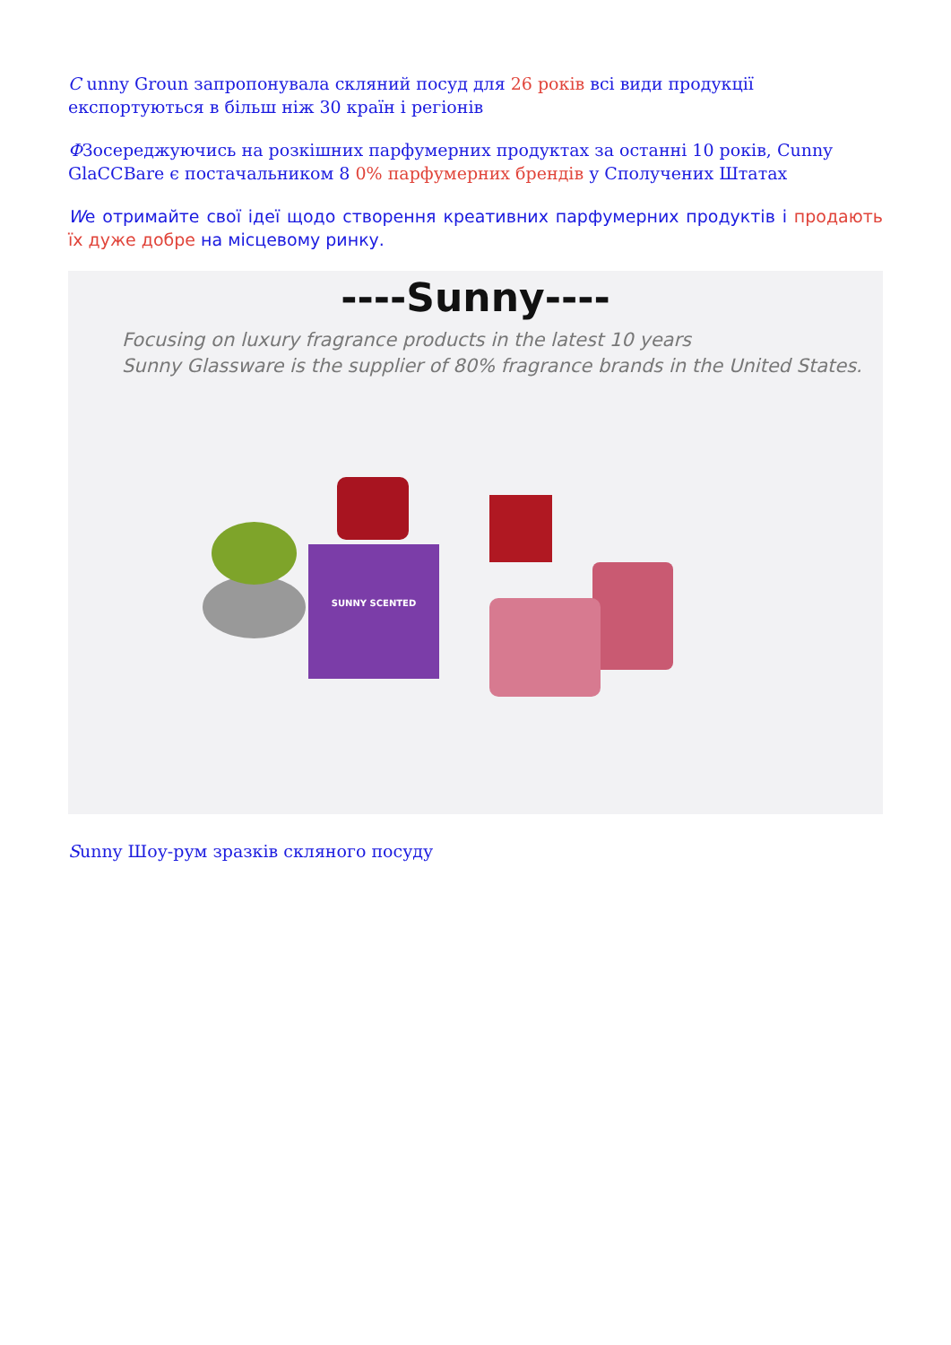С unny Groun запропонувала скляний посуд для 26 років всі види продукції експортуються в більш ніж 30 країн і регіонів
ФЗосереджуючись на розкішних парфумерних продуктах за останні 10 років, Cunny GlaCCBare є постачальником 8 0% парфумерних брендів у Сполучених Штатах
We отримайте свої ідеї щодо створення креативних парфумерних продуктів і продають їх дуже добре на місцевому ринку.
----Sunny----
Focusing on luxury fragrance products in the latest 10 years
Sunny Glassware is the supplier of 80% fragrance brands in the United States.
SUNNY SCENTED
Sunny Шоу-рум зразків скляного посуду